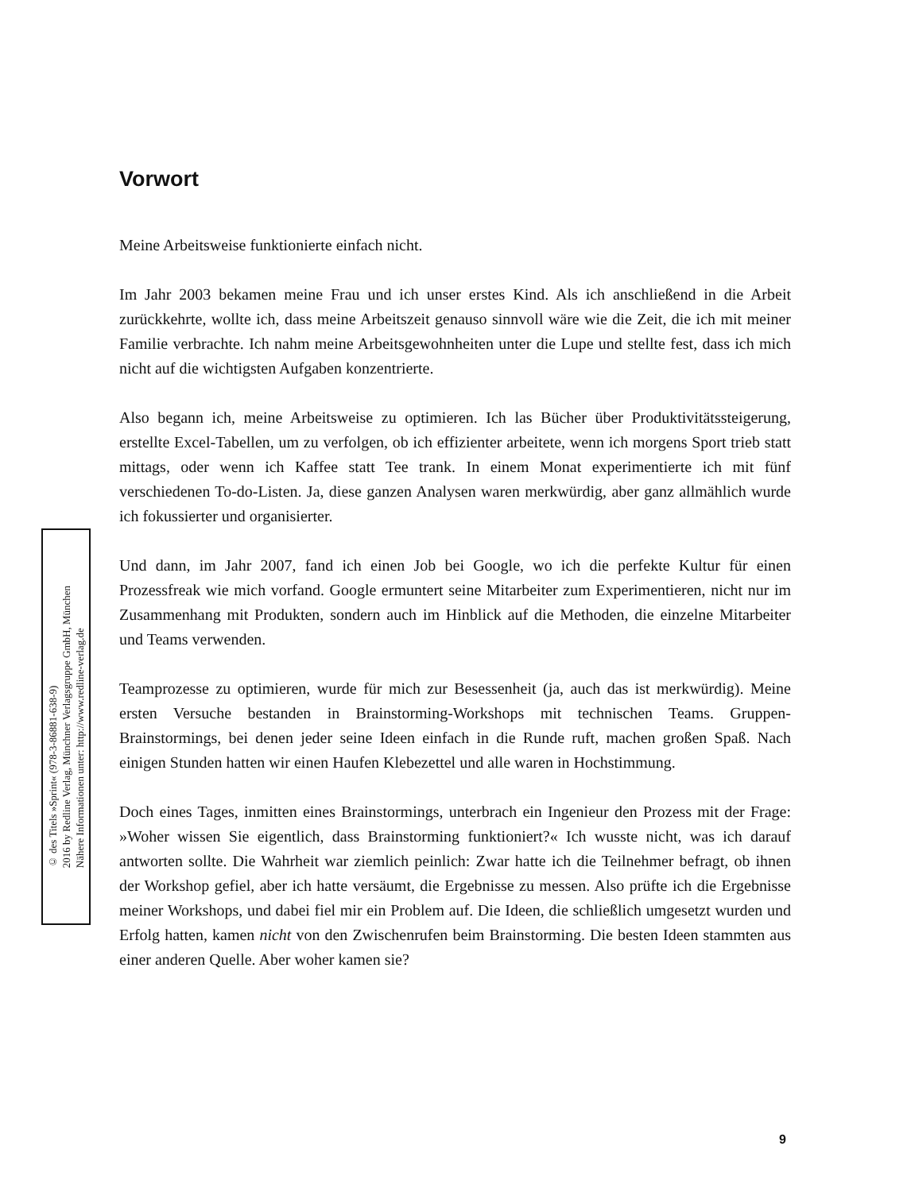Vorwort
Meine Arbeitsweise funktionierte einfach nicht.
Im Jahr 2003 bekamen meine Frau und ich unser erstes Kind. Als ich anschließend in die Arbeit zurückkehrte, wollte ich, dass meine Arbeitszeit genauso sinnvoll wäre wie die Zeit, die ich mit meiner Familie verbrachte. Ich nahm meine Arbeitsgewohnheiten unter die Lupe und stellte fest, dass ich mich nicht auf die wichtigsten Aufgaben konzentrierte.
Also begann ich, meine Arbeitsweise zu optimieren. Ich las Bücher über Produktivitätssteigerung, erstellte Excel-Tabellen, um zu verfolgen, ob ich effizienter arbeitete, wenn ich morgens Sport trieb statt mittags, oder wenn ich Kaffee statt Tee trank. In einem Monat experimentierte ich mit fünf verschiedenen To-do-Listen. Ja, diese ganzen Analysen waren merkwürdig, aber ganz allmählich wurde ich fokussierter und organisierter.
Und dann, im Jahr 2007, fand ich einen Job bei Google, wo ich die perfekte Kultur für einen Prozessfreak wie mich vorfand. Google ermuntert seine Mitarbeiter zum Experimentieren, nicht nur im Zusammenhang mit Produkten, sondern auch im Hinblick auf die Methoden, die einzelne Mitarbeiter und Teams verwenden.
Teamprozesse zu optimieren, wurde für mich zur Besessenheit (ja, auch das ist merkwürdig). Meine ersten Versuche bestanden in Brainstorming-Workshops mit technischen Teams. Gruppen-Brainstormings, bei denen jeder seine Ideen einfach in die Runde ruft, machen großen Spaß. Nach einigen Stunden hatten wir einen Haufen Klebezettel und alle waren in Hochstimmung.
Doch eines Tages, inmitten eines Brainstormings, unterbrach ein Ingenieur den Prozess mit der Frage: »Woher wissen Sie eigentlich, dass Brainstorming funktioniert?« Ich wusste nicht, was ich darauf antworten sollte. Die Wahrheit war ziemlich peinlich: Zwar hatte ich die Teilnehmer befragt, ob ihnen der Workshop gefiel, aber ich hatte versäumt, die Ergebnisse zu messen. Also prüfte ich die Ergebnisse meiner Workshops, und dabei fiel mir ein Problem auf. Die Ideen, die schließlich umgesetzt wurden und Erfolg hatten, kamen nicht von den Zwischenrufen beim Brainstorming. Die besten Ideen stammten aus einer anderen Quelle. Aber woher kamen sie?
© des Titels »Sprint« (978-3-86881-638-9)
2016 by Redline Verlag, Münchner Verlagsgruppe GmbH, München
Nähere Informationen unter: http://www.redline-verlag.de
9